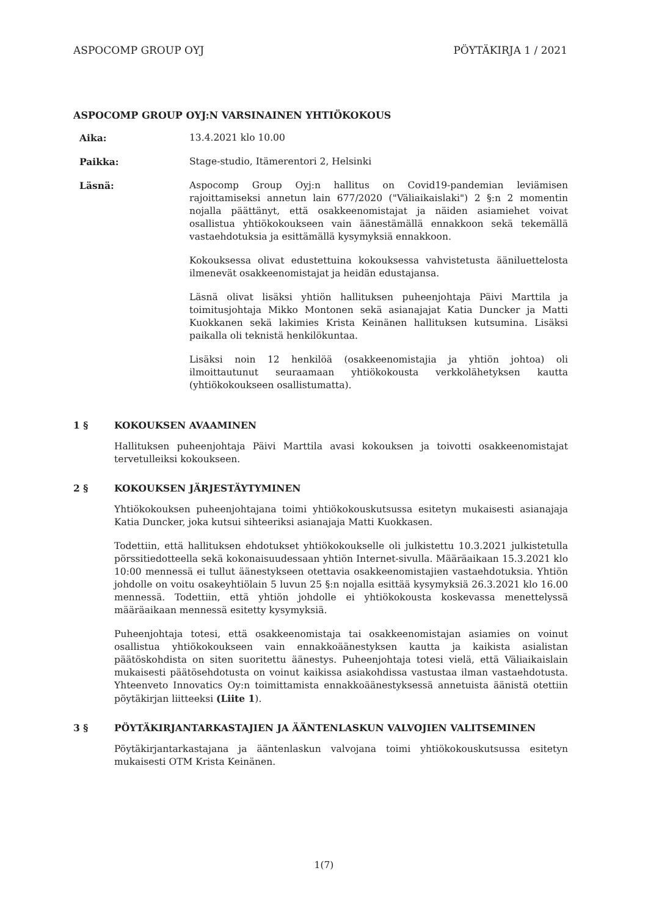ASPOCOMP GROUP OYJ PÖYTÄKIRJA 1 / 2021
ASPOCOMP GROUP OYJ:N VARSINAINEN YHTIÖKOKOUS
Aika: 13.4.2021 klo 10.00
Paikka: Stage-studio, Itämerentori 2, Helsinki
Läsnä: Aspocomp Group Oyj:n hallitus on Covid19-pandemian leviämisen rajoittamiseksi annetun lain 677/2020 ("Väliaikaislaki") 2 §:n 2 momentin nojalla päättänyt, että osakkeenomistajat ja näiden asiamiehet voivat osallistua yhtiökokoukseen vain äänestämällä ennakkoon sekä tekemällä vastaehdotuksia ja esittämällä kysymyksiä ennakkoon.
Kokouksessa olivat edustettuina kokouksessa vahvistetusta ääniluettelosta ilmenevät osakkeenomistajat ja heidän edustajansa.
Läsnä olivat lisäksi yhtiön hallituksen puheenjohtaja Päivi Marttila ja toimitusjohtaja Mikko Montonen sekä asianajajat Katia Duncker ja Matti Kuokkanen sekä lakimies Krista Keinänen hallituksen kutsumina. Lisäksi paikalla oli teknistä henkilökuntaa.
Lisäksi noin 12 henkilöä (osakkeenomistajia ja yhtiön johtoa) oli ilmoittautunut seuraamaan yhtiökokousta verkkolähetyksen kautta (yhtiökokoukseen osallistumatta).
1 § KOKOUKSEN AVAAMINEN
Hallituksen puheenjohtaja Päivi Marttila avasi kokouksen ja toivotti osakkeenomistajat tervetulleiksi kokoukseen.
2 § KOKOUKSEN JÄRJESTÄYTYMINEN
Yhtiökokouksen puheenjohtajana toimi yhtiökokouskutsussa esitetyn mukaisesti asianajaja Katia Duncker, joka kutsui sihteeriksi asianajaja Matti Kuokkasen.
Todettiin, että hallituksen ehdotukset yhtiökokoukselle oli julkistettu 10.3.2021 julkistetulla pörssitiedotteella sekä kokonaisuudessaan yhtiön Internet-sivulla. Määräaikaan 15.3.2021 klo 10:00 mennessä ei tullut äänestykseen otettavia osakkeenomistajien vastaehdotuksia. Yhtiön johdolle on voitu osakeyhtiölain 5 luvun 25 §:n nojalla esittää kysymyksiä 26.3.2021 klo 16.00 mennessä. Todettiin, että yhtiön johdolle ei yhtiökokousta koskevassa menettelyssä määräaikaan mennessä esitetty kysymyksiä.
Puheenjohtaja totesi, että osakkeenomistaja tai osakkeenomistajan asiamies on voinut osallistua yhtiökokoukseen vain ennakkoäänestyksen kautta ja kaikista asialistan päätöskohdista on siten suoritettu äänestys. Puheenjohtaja totesi vielä, että Väliaikaislain mukaisesti päätösehdotusta on voinut kaikissa asiakohdissa vastustaa ilman vastaehdotusta. Yhteenveto Innovatics Oy:n toimittamista ennakkoäänestyksessä annetuista äänistä otettiin pöytäkirjan liitteeksi (Liite 1).
3 § PÖYTÄKIRJANTARKASTAJIEN JA ÄÄNTENLASKUN VALVOJIEN VALITSEMINEN
Pöytäkirjantarkastajana ja ääntenlaskun valvojana toimi yhtiökokouskutsussa esitetyn mukaisesti OTM Krista Keinänen.
1(7)